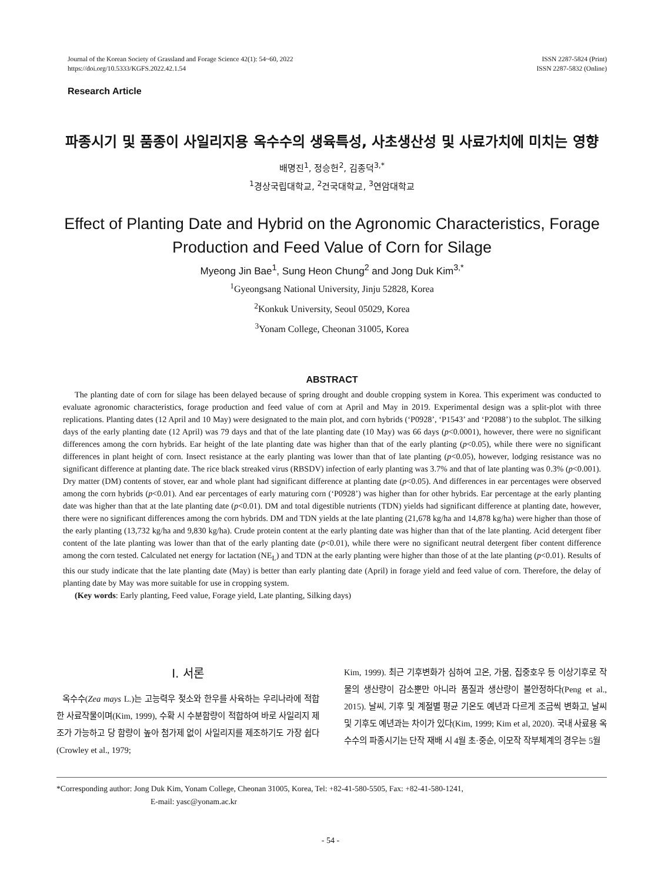Journal of the Korean Society of Grassland and Forage Science 42(1): 54~60, 2022
https://doi.org/10.5333/KGFS.2022.42.1.54
ISSN 2287-5824 (Print)
ISSN 2287-5832 (Online)
Research Article
파종시기 및 품종이 사일리지용 옥수수의 생육특성, 사초생산성 및 사료가치에 미치는 영향
배명진<sup>1</sup>, 정승헌<sup>2</sup>, 김종덕<sup>3,*</sup>
<sup>1</sup> 경상국립대학교, <sup>2</sup>건국대학교, <sup>3</sup>연암대학교
Effect of Planting Date and Hybrid on the Agronomic Characteristics, Forage Production and Feed Value of Corn for Silage
Myeong Jin Bae<sup>1</sup>, Sung Heon Chung<sup>2</sup> and Jong Duk Kim<sup>3,*</sup>
<sup>1</sup> Gyeongsang National University, Jinju 52828, Korea
<sup>2</sup> Konkuk University, Seoul 05029, Korea
<sup>3</sup> Yonam College, Cheonan 31005, Korea
ABSTRACT
The planting date of corn for silage has been delayed because of spring drought and double cropping system in Korea. This experiment was conducted to evaluate agronomic characteristics, forage production and feed value of corn at April and May in 2019. Experimental design was a split-plot with three replications. Planting dates (12 April and 10 May) were designated to the main plot, and corn hybrids (‘P0928’, ‘P1543’ and ‘P2088’) to the subplot. The silking days of the early planting date (12 April) was 79 days and that of the late planting date (10 May) was 66 days (p<0.0001), however, there were no significant differences among the corn hybrids. Ear height of the late planting date was higher than that of the early planting (p<0.05), while there were no significant differences in plant height of corn. Insect resistance at the early planting was lower than that of late planting (p<0.05), however, lodging resistance was no significant difference at planting date. The rice black streaked virus (RBSDV) infection of early planting was 3.7% and that of late planting was 0.3% (p<0.001). Dry matter (DM) contents of stover, ear and whole plant had significant difference at planting date (p<0.05). And differences in ear percentages were observed among the corn hybrids (p<0.01). And ear percentages of early maturing corn (‘P0928’) was higher than for other hybrids. Ear percentage at the early planting date was higher than that at the late planting date (p<0.01). DM and total digestible nutrients (TDN) yields had significant difference at planting date, however, there were no significant differences among the corn hybrids. DM and TDN yields at the late planting (21,678 kg/ha and 14,878 kg/ha) were higher than those of the early planting (13,732 kg/ha and 9,830 kg/ha). Crude protein content at the early planting date was higher than that of the late planting. Acid detergent fiber content of the late planting was lower than that of the early planting date (p<0.01), while there were no significant neutral detergent fiber content difference among the corn tested. Calculated net energy for lactation (NE<sub>L</sub>) and TDN at the early planting were higher than those of at the late planting (p<0.01). Results of this our study indicate that the late planting date (May) is better than early planting date (April) in forage yield and feed value of corn. Therefore, the delay of planting date by May was more suitable for use in cropping system.
(Key words: Early planting, Feed value, Forage yield, Late planting, Silking days)
Ⅰ. 서론
옥수수(Zea mays L.)는 고능력우 젖소와 한우를 사육하는 우리나라에 적합한 사료작물이며(Kim, 1999), 수확 시 수분함량이 적합하여 바로 사일리지 제조가 가능하고 당 함량이 높아 첨가제 없이 사일리지를 제조하기도 가장 쉽다(Crowley et al., 1979;
Kim, 1999). 최근 기후변화가 심하여 고온, 가뭄, 집중호우 등 이상기후로 작물의 생산량이 감소뿐만 아니라 품질과 생산량이 불안정하다(Peng et al., 2015). 날씨, 기후 및 계절별 평균 기온도 예년과 다르게 조금씩 변화고, 날씨 및 기후도 예년과는 차이가 있다(Kim, 1999; Kim et al, 2020). 국내 사료용 옥수수의 파종시기는 단작 재배 시 4월 초·중순, 이모작 작부체계의 경우는 5월
*Corresponding author: Jong Duk Kim, Yonam College, Cheonan 31005, Korea, Tel: +82-41-580-5505, Fax: +82-41-580-1241,
E-mail: yasc@yonam.ac.kr
- 54 -